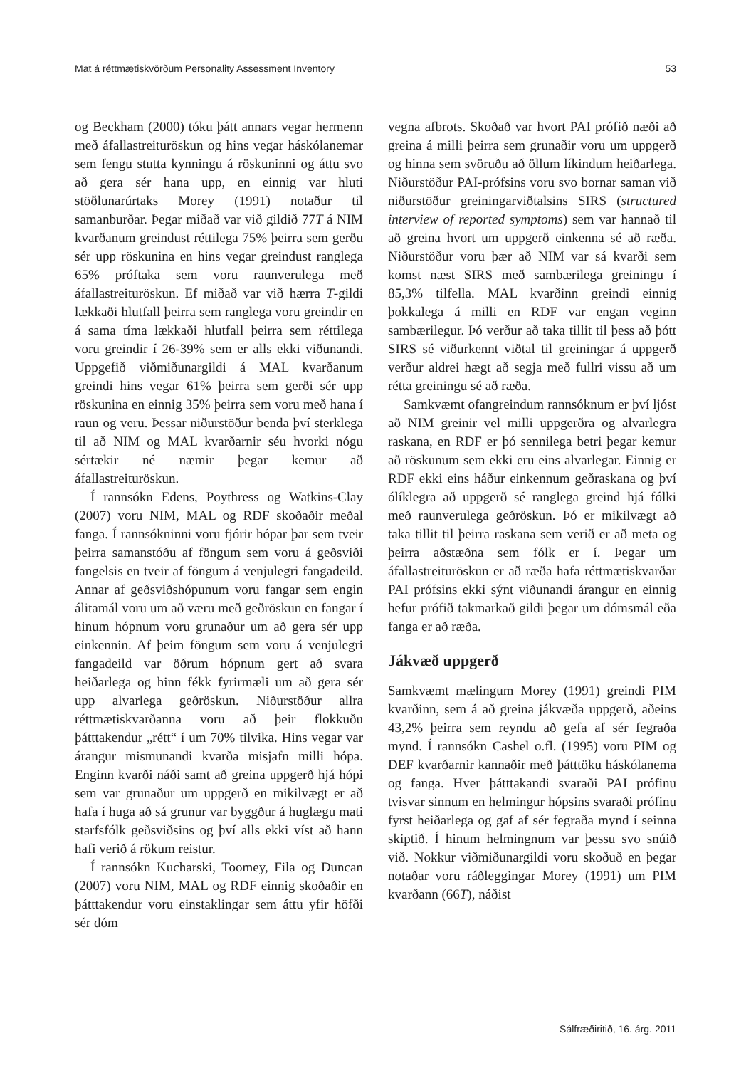Mat á réttmætiskvörðum Personality Assessment Inventory 53
og Beckham (2000) tóku þátt annars vegar hermenn með áfallastreituröskun og hins vegar háskólanemar sem fengu stutta kynningu á röskuninni og áttu svo að gera sér hana upp, en einnig var hluti stöðlunarúrtaks Morey (1991) notaður til samanburðar. Þegar miðað var við gildið 77T á NIM kvarðanum greindust réttilega 75% þeirra sem gerðu sér upp röskunina en hins vegar greindust ranglega 65% próftaka sem voru raunverulega með áfallastreituröskun. Ef miðað var við hærra T-gildi lækkaði hlutfall þeirra sem ranglega voru greindir en á sama tíma lækkaði hlutfall þeirra sem réttilega voru greindir í 26-39% sem er alls ekki viðunandi. Uppgefið viðmiðunargildi á MAL kvarðanum greindi hins vegar 61% þeirra sem gerði sér upp röskunina en einnig 35% þeirra sem voru með hana í raun og veru. Þessar niðurstöður benda því sterklega til að NIM og MAL kvarðarnir séu hvorki nógu sértækir né næmir þegar kemur að áfallastreituröskun.
Í rannsókn Edens, Poythress og Watkins-Clay (2007) voru NIM, MAL og RDF skoðaðir meðal fanga. Í rannsókninni voru fjórir hópar þar sem tveir þeirra samanstóðu af föngum sem voru á geðsviði fangelsis en tveir af föngum á venjulegri fangadeild. Annar af geðsviðshópunum voru fangar sem engin álitamál voru um að væru með geðröskun en fangar í hinum hópnum voru grunaður um að gera sér upp einkennin. Af þeim föngum sem voru á venjulegri fangadeild var öðrum hópnum gert að svara heiðarlega og hinn fékk fyrirmæli um að gera sér upp alvarlega geðröskun. Niðurstöður allra réttmætiskvarðanna voru að þeir flokkuðu þátttakendur „rétt“ í um 70% tilvika. Hins vegar var árangur mismunandi kvarða misjafn milli hópa. Enginn kvarði náði samt að greina uppgerð hjá hópi sem var grunaður um uppgerð en mikilvægt er að hafa í huga að sá grunur var byggður á huglægu mati starfsfólk geðsviðsins og því alls ekki víst að hann hafi verið á rökum reistur.
Í rannsókn Kucharski, Toomey, Fila og Duncan (2007) voru NIM, MAL og RDF einnig skoðaðir en þátttakendur voru einstaklingar sem áttu yfir höfði sér dóm
vegna afbrots. Skoðað var hvort PAI prófið næði að greina á milli þeirra sem grunaðir voru um uppgerð og hinna sem svöruðu að öllum líkindum heiðarlega. Niðurstöður PAI-prófsins voru svo bornar saman við niðurstöður greiningarviðtalsins SIRS (structured interview of reported symptoms) sem var hannað til að greina hvort um uppgerð einkenna sé að ræða. Niðurstöður voru þær að NIM var sá kvarði sem komst næst SIRS með sambærilega greiningu í 85,3% tilfella. MAL kvarðinn greindi einnig þokkalega á milli en RDF var engan veginn sambærilegur. Þó verður að taka tillit til þess að þótt SIRS sé viðurkennt viðtal til greiningar á uppgerð verður aldrei hægt að segja með fullri vissu að um rétta greiningu sé að ræða.
Samkvæmt ofangreindum rannsóknum er því ljóst að NIM greinir vel milli uppgerðra og alvarlegra raskana, en RDF er þó sennilega betri þegar kemur að röskunum sem ekki eru eins alvarlegar. Einnig er RDF ekki eins háður einkennum geðraskana og því ólíklegra að uppgerð sé ranglega greind hjá fólki með raunverulega geðröskun. Þó er mikilvægt að taka tillit til þeirra raskana sem verið er að meta og þeirra aðstæðna sem fólk er í. Þegar um áfallastreituröskun er að ræða hafa réttmætiskvarðar PAI prófsins ekki sýnt viðunandi árangur en einnig hefur prófið takmarkað gildi þegar um dómsmál eða fanga er að ræða.
Jákvæð uppgerð
Samkvæmt mælingum Morey (1991) greindi PIM kvarðinn, sem á að greina jákvæða uppgerð, aðeins 43,2% þeirra sem reyndu að gefa af sér fegraða mynd. Í rannsókn Cashel o.fl. (1995) voru PIM og DEF kvarðarnir kannaðir með þátttöku háskólanema og fanga. Hver þátttakandi svaraði PAI prófinu tvisvar sinnum en helmingur hópsins svaraði prófinu fyrst heiðarlega og gaf af sér fegraða mynd í seinna skiptið. Í hinum helmingnum var þessu svo snúið við. Nokkur viðmiðunargildi voru skoðuð en þegar notaðar voru ráðleggingar Morey (1991) um PIM kvarðann (66T), náðist
Sálfræðiritið, 16. árg. 2011